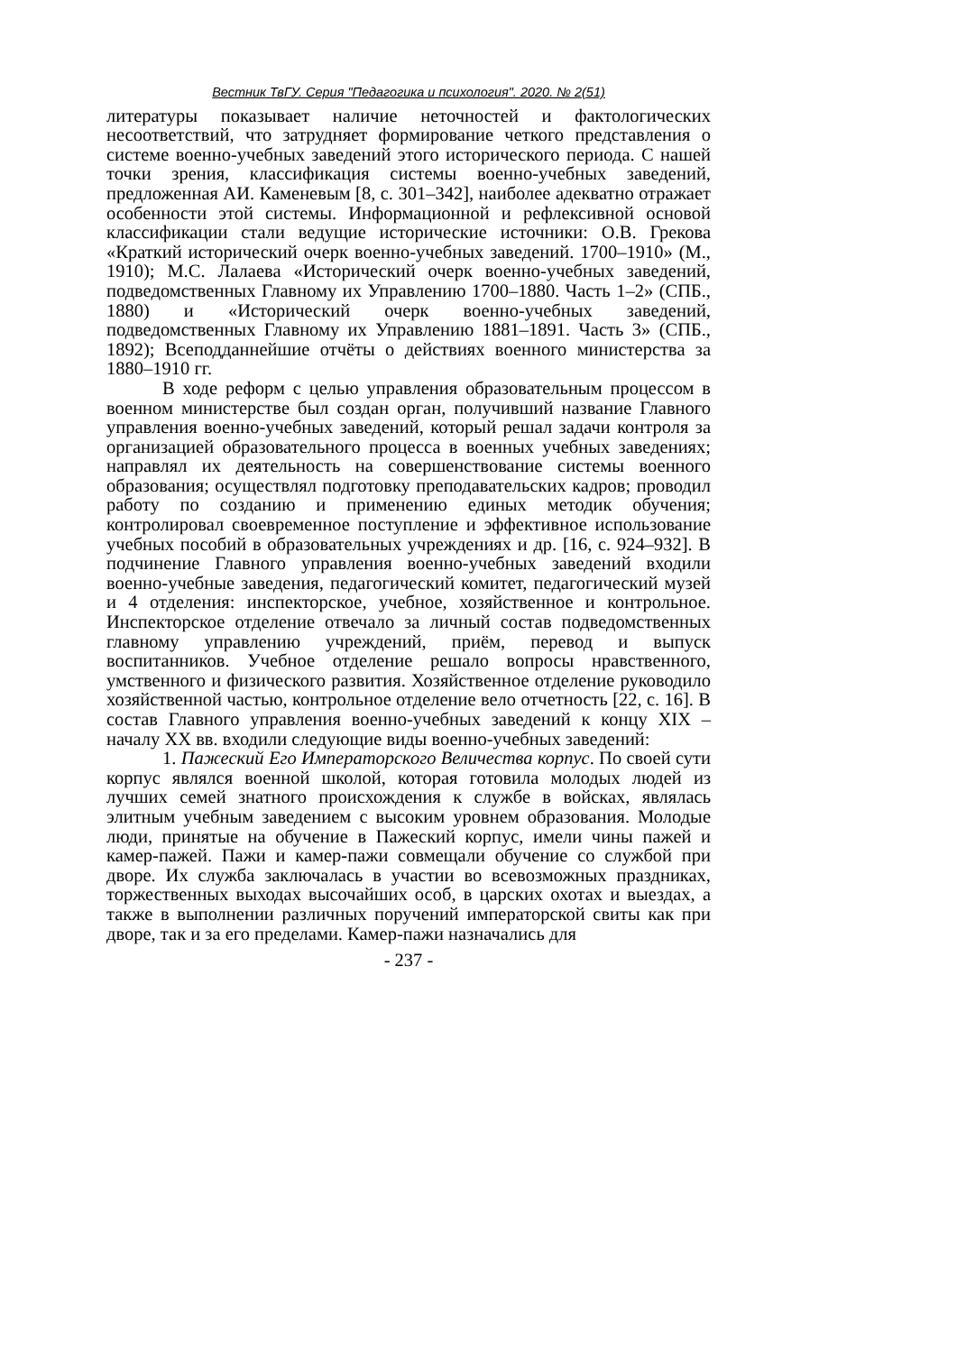Вестник ТвГУ. Серия "Педагогика и психология". 2020. № 2(51)
литературы показывает наличие неточностей и фактологических несоответствий, что затрудняет формирование четкого представления о системе военно-учебных заведений этого исторического периода. С нашей точки зрения, классификация системы военно-учебных заведений, предложенная АИ. Каменевым [8, с. 301–342], наиболее адекватно отражает особенности этой системы. Информационной и рефлексивной основой классификации стали ведущие исторические источники: О.В. Грекова «Краткий исторический очерк военно-учебных заведений. 1700–1910» (М., 1910); М.С. Лалаева «Исторический очерк военно-учебных заведений, подведомственных Главному их Управлению 1700–1880. Часть 1–2» (СПБ., 1880) и «Исторический очерк военно-учебных заведений, подведомственных Главному их Управлению 1881–1891. Часть 3» (СПБ., 1892); Всеподданнейшие отчёты о действиях военного министерства за 1880–1910 гг.
В ходе реформ с целью управления образовательным процессом в военном министерстве был создан орган, получивший название Главного управления военно-учебных заведений, который решал задачи контроля за организацией образовательного процесса в военных учебных заведениях; направлял их деятельность на совершенствование системы военного образования; осуществлял подготовку преподавательских кадров; проводил работу по созданию и применению единых методик обучения; контролировал своевременное поступление и эффективное использование учебных пособий в образовательных учреждениях и др. [16, с. 924–932]. В подчинение Главного управления военно-учебных заведений входили военно-учебные заведения, педагогический комитет, педагогический музей и 4 отделения: инспекторское, учебное, хозяйственное и контрольное. Инспекторское отделение отвечало за личный состав подведомственных главному управлению учреждений, приём, перевод и выпуск воспитанников. Учебное отделение решало вопросы нравственного, умственного и физического развития. Хозяйственное отделение руководило хозяйственной частью, контрольное отделение вело отчетность [22, с. 16]. В состав Главного управления военно-учебных заведений к концу XIX – началу XX вв. входили следующие виды военно-учебных заведений:
1. Пажеский Его Императорского Величества корпус. По своей сути корпус являлся военной школой, которая готовила молодых людей из лучших семей знатного происхождения к службе в войсках, являлась элитным учебным заведением с высоким уровнем образования. Молодые люди, принятые на обучение в Пажеский корпус, имели чины пажей и камер-пажей. Пажи и камер-пажи совмещали обучение со службой при дворе. Их служба заключалась в участии во всевозможных праздниках, торжественных выходах высочайших особ, в царских охотах и выездах, а также в выполнении различных поручений императорской свиты как при дворе, так и за его пределами. Камер-пажи назначались для
- 237 -